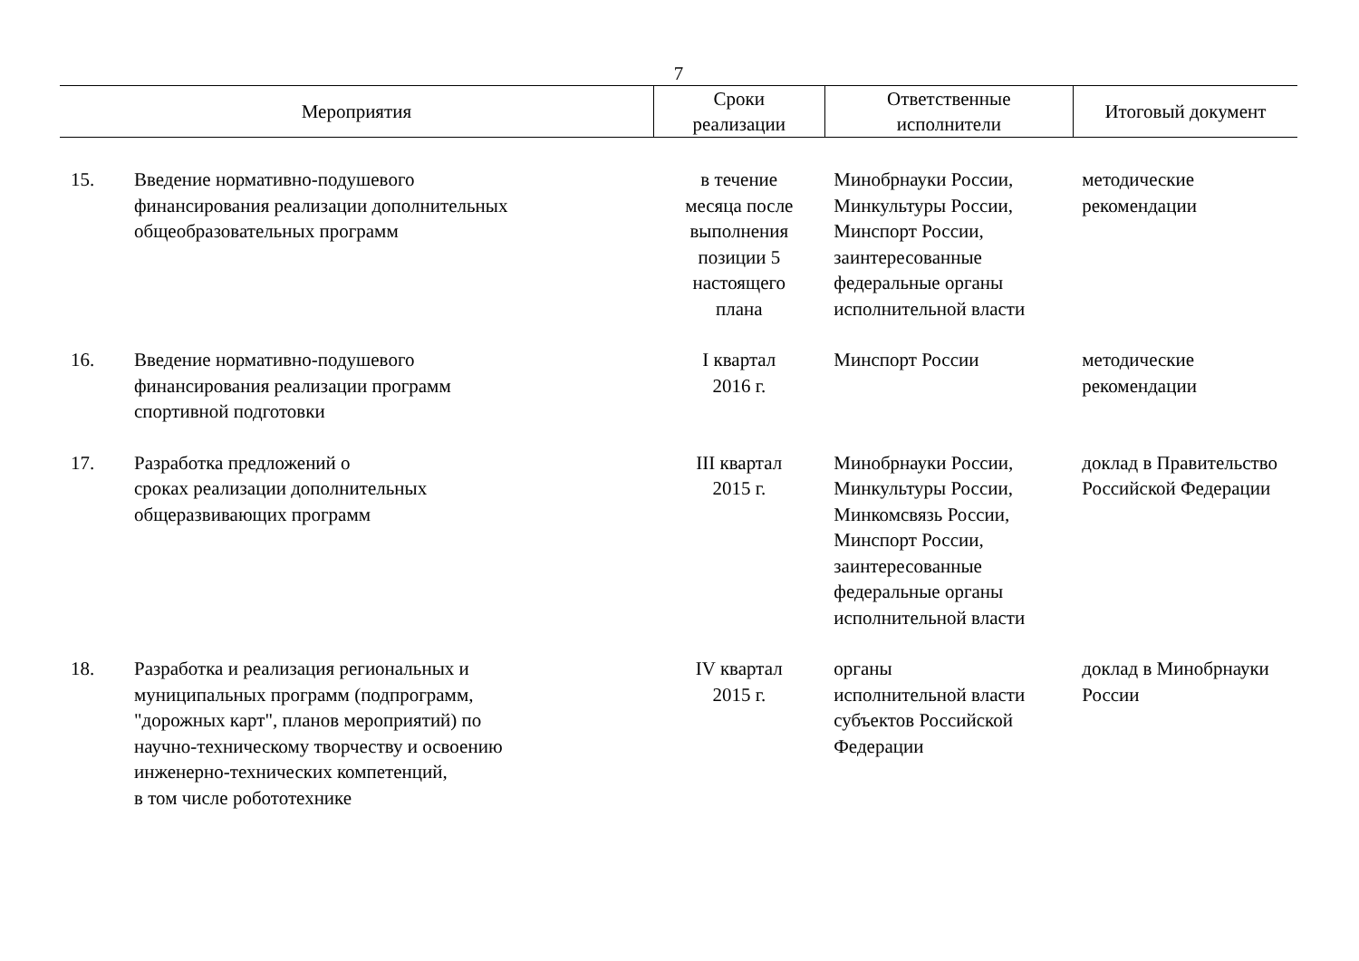7
| Мероприятия | | Сроки реализации | Ответственные исполнители | Итоговый документ |
| --- | --- | --- | --- | --- |
| 15. | Введение нормативно-подушевого финансирования реализации дополнительных общеобразовательных программ | в течение месяца после выполнения позиции 5 настоящего плана | Минобрнауки России, Минкультуры России, Минспорт России, заинтересованные федеральные органы исполнительной власти | методические рекомендации |
| 16. | Введение нормативно-подушевого финансирования реализации программ спортивной подготовки | I квартал 2016 г. | Минспорт России | методические рекомендации |
| 17. | Разработка предложений о сроках реализации дополнительных общеразвивающих программ | III квартал 2015 г. | Минобрнауки России, Минкультуры России, Минкомсвязь России, Минспорт России, заинтересованные федеральные органы исполнительной власти | доклад в Правительство Российской Федерации |
| 18. | Разработка и реализация региональных и муниципальных программ (подпрограмм, "дорожных карт", планов мероприятий) по научно-техническому творчеству и освоению инженерно-технических компетенций, в том числе робототехнике | IV квартал 2015 г. | органы исполнительной власти субъектов Российской Федерации | доклад в Минобрнауки России |